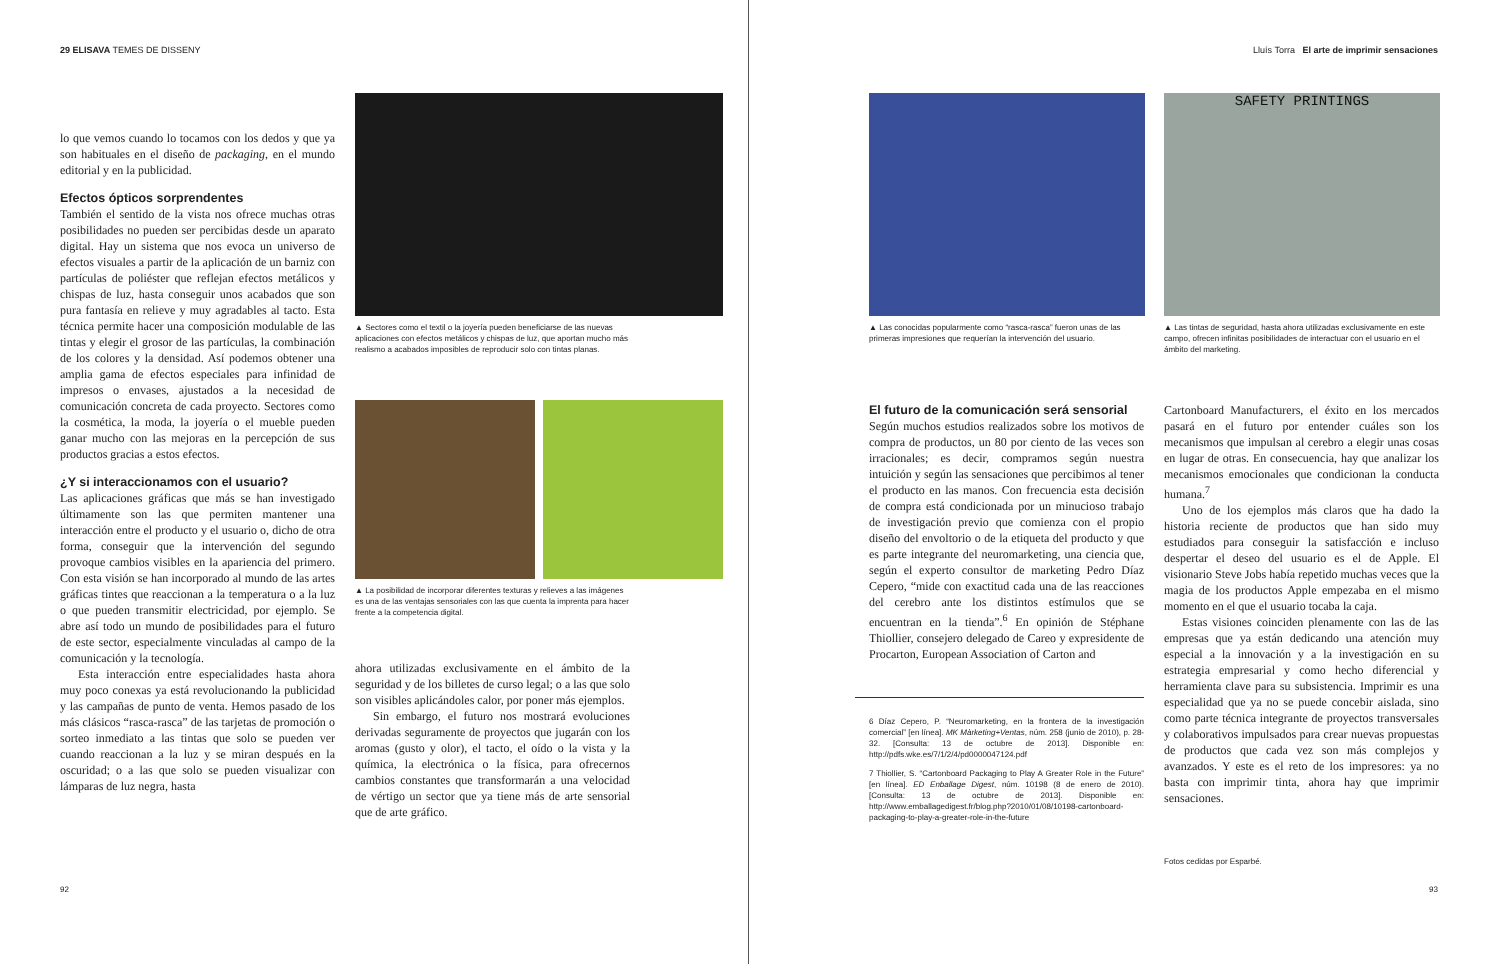29 ELISAVA TEMES DE DISSENY
lo que vemos cuando lo tocamos con los dedos y que ya son habituales en el diseño de packaging, en el mundo editorial y en la publicidad.
Efectos ópticos sorprendentes
También el sentido de la vista nos ofrece muchas otras posibilidades no pueden ser percibidas desde un aparato digital. Hay un sistema que nos evoca un universo de efectos visuales a partir de la aplicación de un barniz con partículas de poliéster que reflejan efectos metálicos y chispas de luz, hasta conseguir unos acabados que son pura fantasía en relieve y muy agradables al tacto. Esta técnica permite hacer una composición modulable de las tintas y elegir el grosor de las partículas, la combinación de los colores y la densidad. Así podemos obtener una amplia gama de efectos especiales para infinidad de impresos o envases, ajustados a la necesidad de comunicación concreta de cada proyecto. Sectores como la cosmética, la moda, la joyería o el mueble pueden ganar mucho con las mejoras en la percepción de sus productos gracias a estos efectos.
¿Y si interaccionamos con el usuario?
Las aplicaciones gráficas que más se han investigado últimamente son las que permiten mantener una interacción entre el producto y el usuario o, dicho de otra forma, conseguir que la intervención del segundo provoque cambios visibles en la apariencia del primero. Con esta visión se han incorporado al mundo de las artes gráficas tintes que reaccionan a la temperatura o a la luz o que pueden transmitir electricidad, por ejemplo. Se abre así todo un mundo de posibilidades para el futuro de este sector, especialmente vinculadas al campo de la comunicación y la tecnología.
Esta interacción entre especialidades hasta ahora muy poco conexas ya está revolucionando la publicidad y las campañas de punto de venta. Hemos pasado de los más clásicos “rasca-rasca” de las tarjetas de promoción o sorteo inmediato a las tintas que solo se pueden ver cuando reaccionan a la luz y se miran después en la oscuridad; o a las que solo se pueden visualizar con lámparas de luz negra, hasta
▲ Sectores como el textil o la joyería pueden beneficiarse de las nuevas aplicaciones con efectos metálicos y chispas de luz, que aportan mucho más realismo a acabados imposibles de reproducir solo con tintas planas.
▲ La posibilidad de incorporar diferentes texturas y relieves a las imágenes es una de las ventajas sensoriales con las que cuenta la imprenta para hacer frente a la competencia digital.
ahora utilizadas exclusivamente en el ámbito de la seguridad y de los billetes de curso legal; o a las que solo son visibles aplicándoles calor, por poner más ejemplos.
Sin embargo, el futuro nos mostrará evoluciones derivadas seguramente de proyectos que jugarán con los aromas (gusto y olor), el tacto, el oído o la vista y la química, la electrónica o la física, para ofrecernos cambios constantes que transformarán a una velocidad de vértigo un sector que ya tiene más de arte sensorial que de arte gráfico.
92
Lluís Torra El arte de imprimir sensaciones
SAFETY PRINTINGS
▲ Las conocidas popularmente como “rasca-rasca” fueron unas de las primeras impresiones que requerían la intervención del usuario.
▲ Las tintas de seguridad, hasta ahora utilizadas exclusivamente en este campo, ofrecen infinitas posibilidades de interactuar con el usuario en el ámbito del marketing.
El futuro de la comunicación será sensorial
Según muchos estudios realizados sobre los motivos de compra de productos, un 80 por ciento de las veces son irracionales; es decir, compramos según nuestra intuición y según las sensaciones que percibimos al tener el producto en las manos. Con frecuencia esta decisión de compra está condicionada por un minucioso trabajo de investigación previo que comienza con el propio diseño del envoltorio o de la etiqueta del producto y que es parte integrante del neuromarketing, una ciencia que, según el experto consultor de marketing Pedro Díaz Cepero, “mide con exactitud cada una de las reacciones del cerebro ante los distintos estímulos que se encuentran en la tienda”.<sup>6</sup> En opinión de Stéphane Thiollier, consejero delegado de Careo y expresidente de Procarton, European Association of Carton and
6 Díaz Cepero, P. “Neuromarketing, en la frontera de la investigación comercial” [en línea]. MK Màrketing+Ventas, núm. 258 (junio de 2010), p. 28-32. [Consulta: 13 de octubre de 2013]. Disponible en: http://pdfs.wke.es/7/1/2/4/pd0000047124.pdf
7 Thiollier, S. “Cartonboard Packaging to Play A Greater Role in the Future” [en línea]. ED Enballage Digest, núm. 10198 (8 de enero de 2010). [Consulta: 13 de octubre de 2013]. Disponible en: http://www.emballagedigest.fr/blog.php?2010/01/08/10198-cartonboard-packaging-to-play-a-greater-role-in-the-future
Cartonboard Manufacturers, el éxito en los mercados pasará en el futuro por entender cuáles son los mecanismos que impulsan al cerebro a elegir unas cosas en lugar de otras. En consecuencia, hay que analizar los mecanismos emocionales que condicionan la conducta humana.<sup>7</sup>
Uno de los ejemplos más claros que ha dado la historia reciente de productos que han sido muy estudiados para conseguir la satisfacción e incluso despertar el deseo del usuario es el de Apple. El visionario Steve Jobs había repetido muchas veces que la magia de los productos Apple empezaba en el mismo momento en el que el usuario tocaba la caja.
Estas visiones coinciden plenamente con las de las empresas que ya están dedicando una atención muy especial a la innovación y a la investigación en su estrategia empresarial y como hecho diferencial y herramienta clave para su subsistencia. Imprimir es una especialidad que ya no se puede concebir aislada, sino como parte técnica integrante de proyectos transversales y colaborativos impulsados para crear nuevas propuestas de productos que cada vez son más complejos y avanzados. Y este es el reto de los impresores: ya no basta con imprimir tinta, ahora hay que imprimir sensaciones.
Fotos cedidas por Esparbé.
93